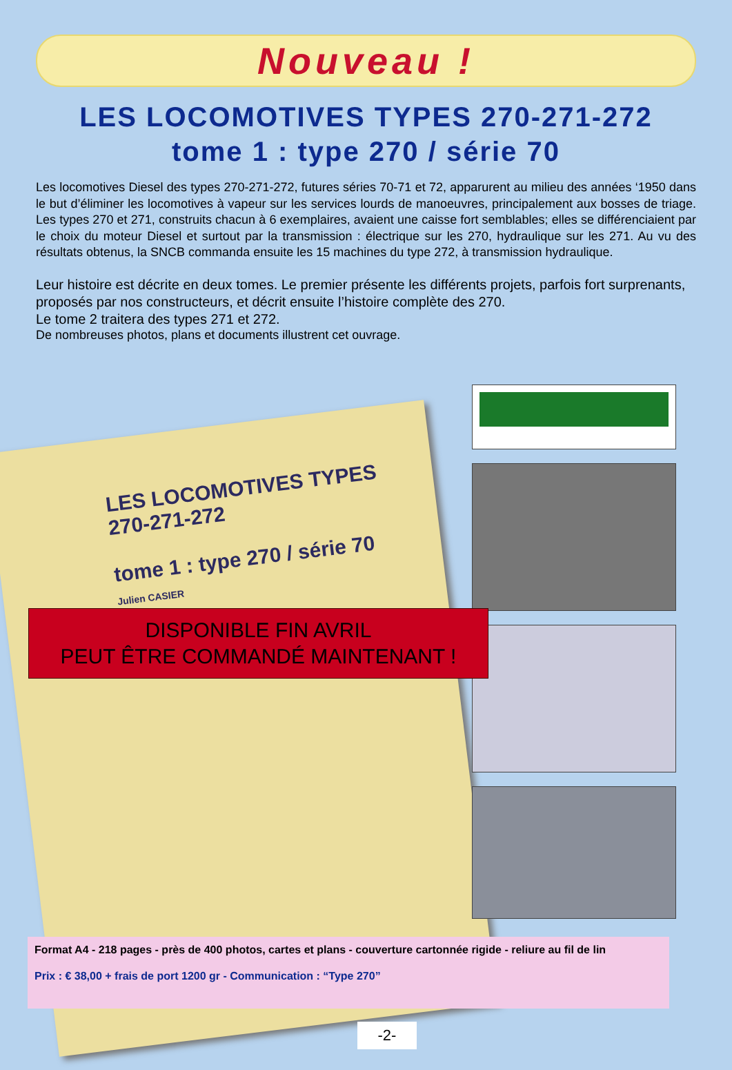Nouveau !
LES LOCOMOTIVES TYPES 270-271-272
tome 1 : type 270 / série 70
Les locomotives Diesel des types 270-271-272, futures séries 70-71 et 72, apparurent au milieu des années ‘1950 dans le but d’éliminer les locomotives à vapeur sur les services lourds de manoeuvres, principalement aux bosses de triage. Les types 270 et 271, construits chacun à 6 exemplaires, avaient une caisse fort semblables; elles se différenciaient par le choix du moteur Diesel et surtout par la transmission : électrique sur les 270, hydraulique sur les 271. Au vu des résultats obtenus, la SNCB commanda ensuite les 15 machines du type 272, à transmission hydraulique.
Leur histoire est décrite en deux tomes. Le premier présente les différents projets, parfois fort surprenants, proposés par nos constructeurs, et décrit ensuite l’histoire complète des 270.
Le tome 2 traitera des types 271 et 272.
De nombreuses photos, plans et documents illustrent cet ouvrage.
LES LOCOMOTIVES TYPES
270-271-272
tome 1 : type 270 / série 70
Julien CASIER
DISPONIBLE FIN AVRIL
PEUT ÊTRE COMMANDÉ MAINTENANT !
Format A4 - 218 pages - près de 400 photos, cartes et plans - couverture cartonnée rigide - reliure au fil de lin
Prix : € 38,00 + frais de port 1200 gr - Communication : “Type 270”
-2-